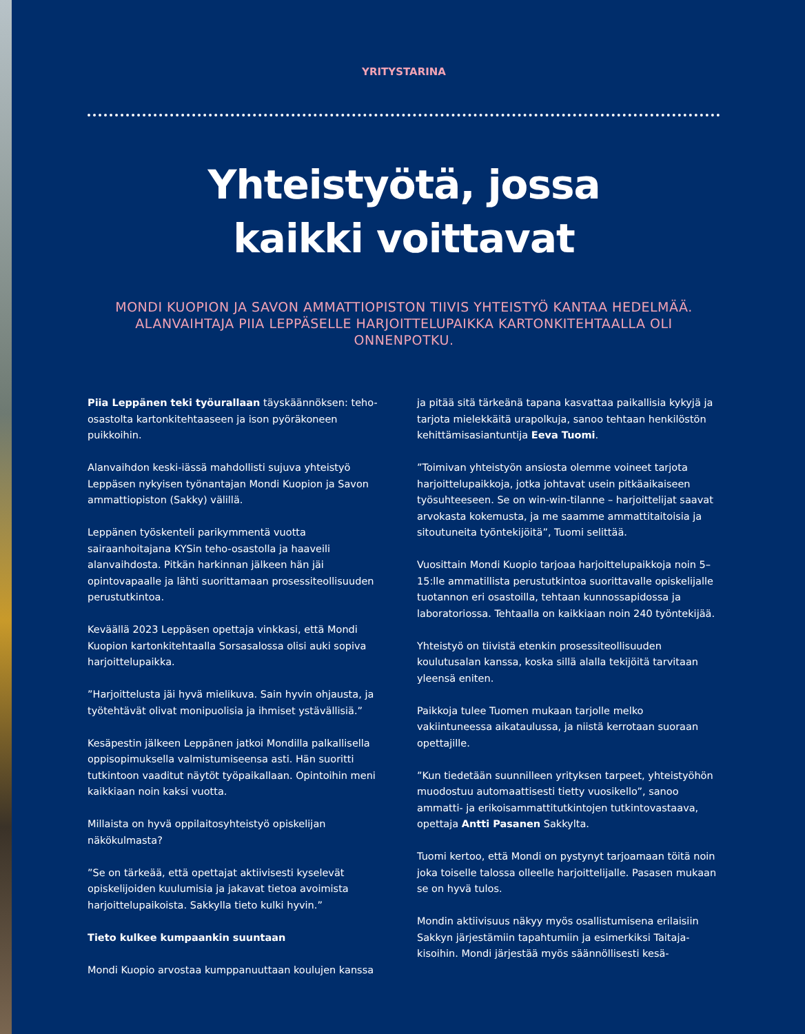YRITYSTARINA
Yhteistyötä, jossa
kaikki voittavat
MONDI KUOPION JA SAVON AMMATTIOPISTON TIIVIS YHTEISTYÖ KANTAA HEDELMÄÄ. ALANVAIHTAJA PIIA LEPPÄSELLE HARJOITTELUPAIKKA KARTONKITEHTAALLA OLI ONNENPOTKU.
Piia Leppänen teki työurallaan täyskäännöksen: teho-osastolta kartonkitehtaaseen ja ison pyöräkoneen puikkoihin.
Alanvaihdon keski-iässä mahdollisti sujuva yhteistyö Leppäsen nykyisen työnantajan Mondi Kuopion ja Savon ammattiopiston (Sakky) välillä.
Leppänen työskenteli parikymmentä vuotta sairaanhoitajana KYSin teho-osastolla ja haaveili alanvaihdosta. Pitkän harkinnan jälkeen hän jäi opintovapaalle ja lähti suorittamaan prosessiteollisuuden perustutkintoa.
Keväällä 2023 Leppäsen opettaja vinkkasi, että Mondi Kuopion kartonkitehtaalla Sorsasalossa olisi auki sopiva harjoittelupaikka.
”Harjoittelusta jäi hyvä mielikuva. Sain hyvin ohjausta, ja työtehtävät olivat monipuolisia ja ihmiset ystävällisiä.”
Kesäpestin jälkeen Leppänen jatkoi Mondilla palkallisella oppisopimuksella valmistumiseensa asti. Hän suoritti tutkintoon vaaditut näytöt työpaikallaan. Opintoihin meni kaikkiaan noin kaksi vuotta.
Millaista on hyvä oppilaitosyhteistyö opiskelijan näkökulmasta?
”Se on tärkeää, että opettajat aktiivisesti kyselevät opiskelijoiden kuulumisia ja jakavat tietoa avoimista harjoittelupaikoista. Sakkylla tieto kulki hyvin.”
Tieto kulkee kumpaankin suuntaan
Mondi Kuopio arvostaa kumppanuuttaan koulujen kanssa
ja pitää sitä tärkeänä tapana kasvattaa paikallisia kykyjä ja tarjota mielekkäitä urapolkuja, sanoo tehtaan henkilöstön kehittämisasiantuntija Eeva Tuomi.
”Toimivan yhteistyön ansiosta olemme voineet tarjota harjoittelupaikkoja, jotka johtavat usein pitkäaikaiseen työsuhteeseen. Se on win-win-tilanne – harjoittelijat saavat arvokasta kokemusta, ja me saamme ammattitaitoisia ja sitoutuneita työntekijöitä”, Tuomi selittää.
Vuosittain Mondi Kuopio tarjoaa harjoittelupaikkoja noin 5–15:lle ammatillista perustutkintoa suorittavalle opiskelijalle tuotannon eri osastoilla, tehtaan kunnossapidossa ja laboratoriossa. Tehtaalla on kaikkiaan noin 240 työntekijää.
Yhteistyö on tiivistä etenkin prosessiteollisuuden koulutusalan kanssa, koska sillä alalla tekijöitä tarvitaan yleensä eniten.
Paikkoja tulee Tuomen mukaan tarjolle melko vakiintuneessa aikataulussa, ja niistä kerrotaan suoraan opettajille.
”Kun tiedetään suunnilleen yrityksen tarpeet, yhteistyöhön muodostuu automaattisesti tietty vuosikello”, sanoo ammatti- ja erikoisammattitutkintojen tutkintovastaava, opettaja Antti Pasanen Sakkylta.
Tuomi kertoo, että Mondi on pystynyt tarjoamaan töitä noin joka toiselle talossa olleelle harjoittelijalle. Pasasen mukaan se on hyvä tulos.
Mondin aktiivisuus näkyy myös osallistumisena erilaisiin Sakkyn järjestämiin tapahtumiin ja esimerkiksi Taitaja-kisoihin. Mondi järjestää myös säännöllisesti kesä-